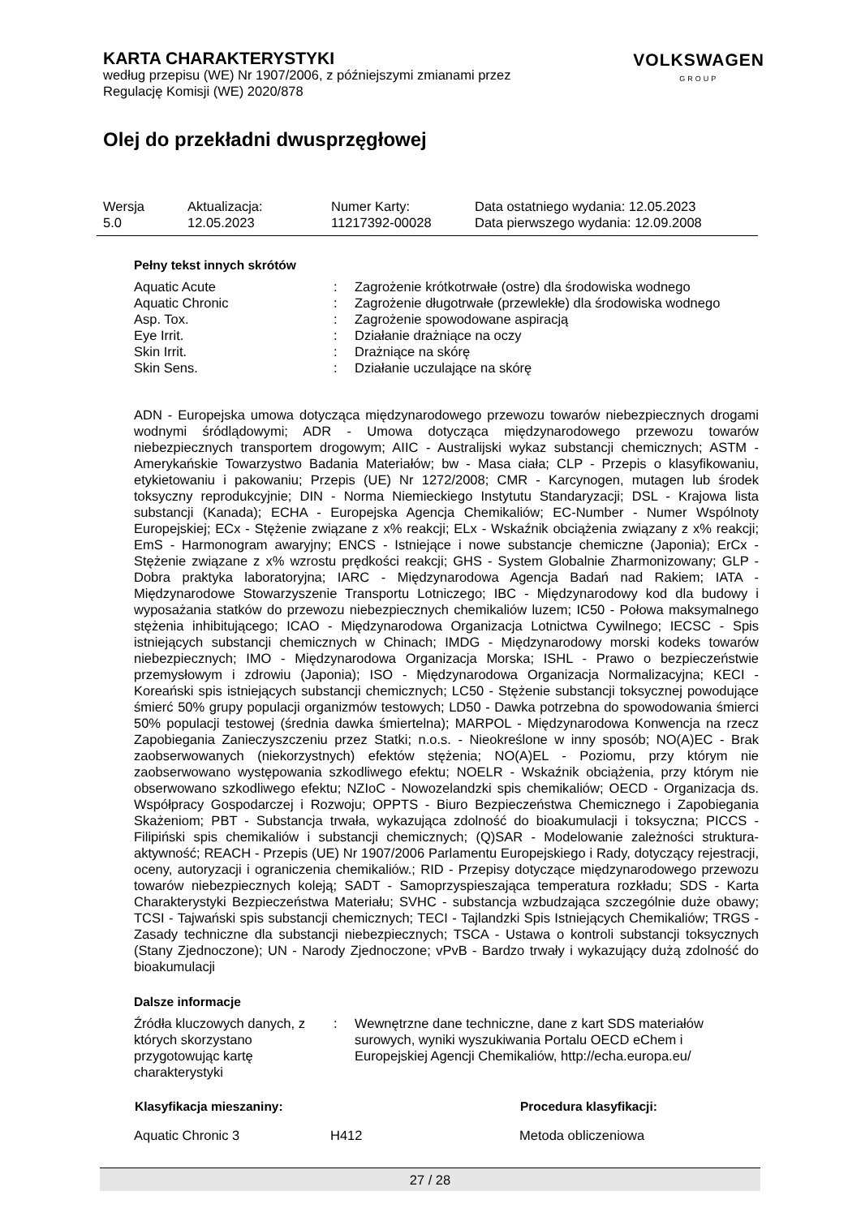KARTA CHARAKTERYSTYKI
według przepisu (WE) Nr 1907/2006, z późniejszymi zmianami przez
Regulację Komisji (WE) 2020/878
VOLKSWAGEN
GROUP
Olej do przekładni dwusprzęgłowej
| Wersja 5.0 | Aktualizacja: 12.05.2023 | Numer Karty: 11217392-00028 | Data ostatniego wydania: 12.05.2023 Data pierwszego wydania: 12.09.2008 |
Pełny tekst innych skrótów
| Aquatic Acute | : | Zagrożenie krótkotrwałe (ostre) dla środowiska wodnego |
| Aquatic Chronic | : | Zagrożenie długotrwałe (przewlekłe) dla środowiska wodnego |
| Asp. Tox. | : | Zagrożenie spowodowane aspiracją |
| Eye Irrit. | : | Działanie drażniące na oczy |
| Skin Irrit. | : | Drażniące na skórę |
| Skin Sens. | : | Działanie uczulające na skórę |
ADN - Europejska umowa dotycząca międzynarodowego przewozu towarów niebezpiecznych drogami wodnymi śródlądowymi; ADR - Umowa dotycząca międzynarodowego przewozu towarów niebezpiecznych transportem drogowym; AIIC - Australijski wykaz substancji chemicznych; ASTM - Amerykańskie Towarzystwo Badania Materiałów; bw - Masa ciała; CLP - Przepis o klasyfikowaniu, etykietowaniu i pakowaniu; Przepis (UE) Nr 1272/2008; CMR - Karcynogen, mutagen lub środek toksyczny reprodukcyjnie; DIN - Norma Niemieckiego Instytutu Standaryzacji; DSL - Krajowa lista substancji (Kanada); ECHA - Europejska Agencja Chemikaliów; EC-Number - Numer Wspólnoty Europejskiej; ECx - Stężenie związane z x% reakcji; ELx - Wskaźnik obciążenia związany z x% reakcji; EmS - Harmonogram awaryjny; ENCS - Istniejące i nowe substancje chemiczne (Japonia); ErCx - Stężenie związane z x% wzrostu prędkości reakcji; GHS - System Globalnie Zharmonizowany; GLP - Dobra praktyka laboratoryjna; IARC - Międzynarodowa Agencja Badań nad Rakiem; IATA - Międzynarodowe Stowarzyszenie Transportu Lotniczego; IBC - Międzynarodowy kod dla budowy i wyposażania statków do przewozu niebezpiecznych chemikaliów luzem; IC50 - Połowa maksymalnego stężenia inhibitującego; ICAO - Międzynarodowa Organizacja Lotnictwa Cywilnego; IECSC - Spis istniejących substancji chemicznych w Chinach; IMDG - Międzynarodowy morski kodeks towarów niebezpiecznych; IMO - Międzynarodowa Organizacja Morska; ISHL - Prawo o bezpieczeństwie przemysłowym i zdrowiu (Japonia); ISO - Międzynarodowa Organizacja Normalizacyjna; KECI - Koreański spis istniejących substancji chemicznych; LC50 - Stężenie substancji toksycznej powodujące śmierć 50% grupy populacji organizmów testowych; LD50 - Dawka potrzebna do spowodowania śmierci 50% populacji testowej (średnia dawka śmiertelna); MARPOL - Międzynarodowa Konwencja na rzecz Zapobiegania Zanieczyszczeniu przez Statki; n.o.s. - Nieokreślone w inny sposób; NO(A)EC - Brak zaobserwowanych (niekorzystnych) efektów stężenia; NO(A)EL - Poziomu, przy którym nie zaobserwowano występowania szkodliwego efektu; NOELR - Wskaźnik obciążenia, przy którym nie obserwowano szkodliwego efektu; NZIoC - Nowozelandzki spis chemikaliów; OECD - Organizacja ds. Współpracy Gospodarczej i Rozwoju; OPPTS - Biuro Bezpieczeństwa Chemicznego i Zapobiegania Skażeniom; PBT - Substancja trwała, wykazująca zdolność do bioakumulacji i toksyczna; PICCS - Filipiński spis chemikaliów i substancji chemicznych; (Q)SAR - Modelowanie zależności struktura-aktywność; REACH - Przepis (UE) Nr 1907/2006 Parlamentu Europejskiego i Rady, dotyczący rejestracji, oceny, autoryzacji i ograniczenia chemikaliów.; RID - Przepisy dotyczące międzynarodowego przewozu towarów niebezpiecznych koleją; SADT - Samoprzyspieszająca temperatura rozkładu; SDS - Karta Charakterystyki Bezpieczeństwa Materiału; SVHC - substancja wzbudzająca szczególnie duże obawy; TCSI - Tajwański spis substancji chemicznych; TECI - Tajlandzki Spis Istniejących Chemikaliów; TRGS - Zasady techniczne dla substancji niebezpiecznych; TSCA - Ustawa o kontroli substancji toksycznych (Stany Zjednoczone); UN - Narody Zjednoczone; vPvB - Bardzo trwały i wykazujący dużą zdolność do bioakumulacji
Dalsze informacje
| Źródła kluczowych danych, z których skorzystano przygotowując kartę charakterystyki | : | Wewnętrzne dane techniczne, dane z kart SDS materiałów surowych, wyniki wyszukiwania Portalu OECD eChem i Europejskiej Agencji Chemikaliów, http://echa.europa.eu/ |
| Klasyfikacja mieszaniny: | | Procedura klasyfikacji: |
| --- | --- | --- |
| Aquatic Chronic 3 | H412 | Metoda obliczeniowa |
27 / 28